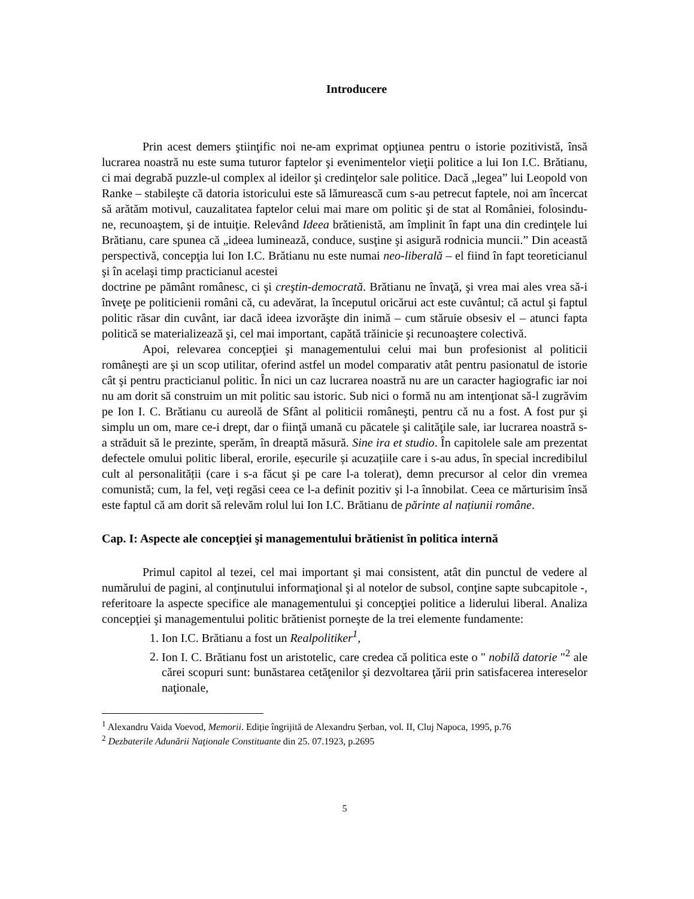Introducere
Prin acest demers ştiinţific noi ne-am exprimat opţiunea pentru o istorie pozitivistă, însă lucrarea noastră nu este suma tuturor faptelor şi evenimentelor vieţii politice a lui Ion I.C. Brătianu, ci mai degrabă puzzle-ul complex al ideilor şi credinţelor sale politice. Dacă „legea” lui Leopold von Ranke – stabileşte că datoria istoricului este să lămurească cum s-au petrecut faptele, noi am încercat să arătăm motivul, cauzalitatea faptelor celui mai mare om politic şi de stat al României, folosindu-ne, recunoaştem, şi de intuiţie. Relevând Ideea brătienistă, am împlinit în fapt una din credinţele lui Brătianu, care spunea că „ideea luminează, conduce, susţine şi asigură rodnicia muncii.” Din această perspectivă, concepţia lui Ion I.C. Brătianu nu este numai neo-liberală – el fiind în fapt teoreticianul şi în acelaşi timp practicianul acestei
doctrine pe pământ românesc, ci şi creştin-democrată. Brătianu ne învaţă, şi vrea mai ales vrea să-i înveţe pe politicienii români că, cu adevărat, la începutul oricărui act este cuvântul; că actul şi faptul politic răsar din cuvânt, iar dacă ideea izvorăşte din inimă – cum stăruie obsesiv el – atunci fapta politică se materializează şi, cel mai important, capătă trăinicie şi recunoaştere colectivă.
Apoi, relevarea concepţiei şi managementului celui mai bun profesionist al politicii româneşti are şi un scop utilitar, oferind astfel un model comparativ atât pentru pasionatul de istorie cât şi pentru practicianul politic. În nici un caz lucrarea noastră nu are un caracter hagiografic iar noi nu am dorit să construim un mit politic sau istoric. Sub nici o formă nu am intenţionat să-l zugrăvim pe Ion I. C. Brătianu cu aureolă de Sfânt al politicii româneşti, pentru că nu a fost. A fost pur şi simplu un om, mare ce-i drept, dar o fiinţă umană cu păcatele şi calităţile sale, iar lucrarea noastră s-a străduit să le prezinte, sperăm, în dreaptă măsură. Sine ira et studio. În capitolele sale am prezentat defectele omului politic liberal, erorile, eșecurile și acuzațiile care i s-au adus, în special incredibilul cult al personalității (care i s-a făcut şi pe care l-a tolerat), demn precursor al celor din vremea comunistă; cum, la fel, veţi regăsi ceea ce l-a definit pozitiv şi l-a înnobilat. Ceea ce mărturisim însă este faptul că am dorit să relevăm rolul lui Ion I.C. Brătianu de părinte al națiunii române.
Cap. I: Aspecte ale concepţiei şi managementului brătienist în politica internă
Primul capitol al tezei, cel mai important şi mai consistent, atât din punctul de vedere al numărului de pagini, al conţinutului informaţional şi al notelor de subsol, conţine sapte subcapitole -, referitoare la aspecte specifice ale managementului şi concepţiei politice a liderului liberal. Analiza concepţiei şi managementului politic brătienist porneşte de la trei elemente fundamente:
1. Ion I.C. Brătianu a fost un Realpolitiker<sup>1</sup>,
2. Ion I. C. Brătianu fost un aristotelic, care credea că politica este o " nobilă datorie "<sup>2</sup> ale cărei scopuri sunt: bunăstarea cetăţenilor şi dezvoltarea ţării prin satisfacerea intereselor naţionale,
<sup>1</sup> Alexandru Vaida Voevod, Memorii. Ediție îngrijită de Alexandru Șerban, vol. II, Cluj Napoca, 1995, p.76
<sup>2</sup> Dezbaterile Adunării Naţionale Constituante din 25. 07.1923, p.2695
5